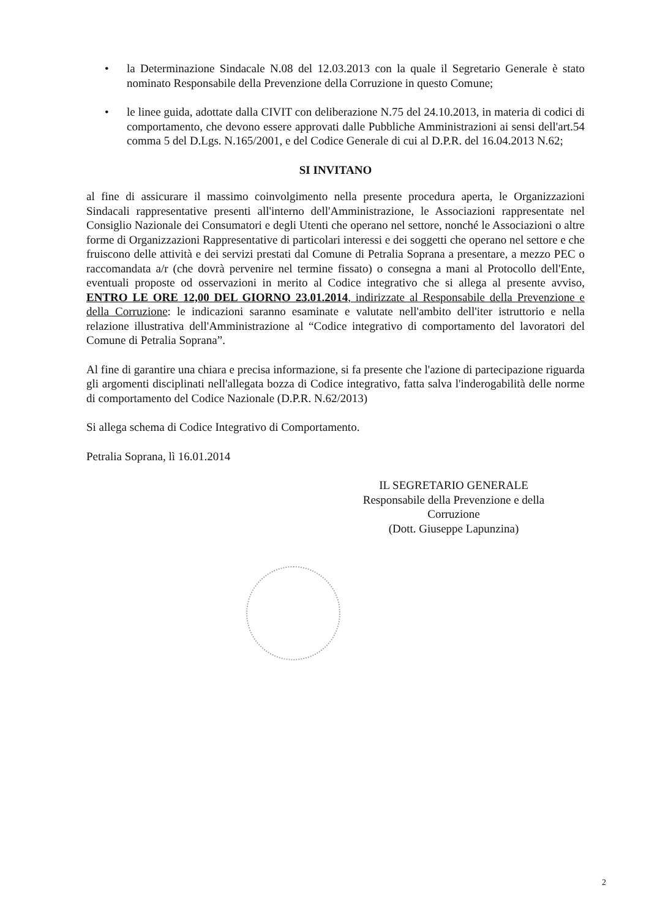• la Determinazione Sindacale N.08 del 12.03.2013 con la quale il Segretario Generale è stato nominato Responsabile della Prevenzione della Corruzione in questo Comune;
• le linee guida, adottate dalla CIVIT con deliberazione N.75 del 24.10.2013, in materia di codici di comportamento, che devono essere approvati dalle Pubbliche Amministrazioni ai sensi dell'art.54 comma 5 del D.Lgs. N.165/2001, e del Codice Generale di cui al D.P.R. del 16.04.2013 N.62;
SI INVITANO
al fine di assicurare il massimo coinvolgimento nella presente procedura aperta, le Organizzazioni Sindacali rappresentative presenti all'interno dell'Amministrazione, le Associazioni rappresentate nel Consiglio Nazionale dei Consumatori e degli Utenti che operano nel settore, nonché le Associazioni o altre forme di Organizzazioni Rappresentative di particolari interessi e dei soggetti che operano nel settore e che fruiscono delle attività e dei servizi prestati dal Comune di Petralia Soprana a presentare, a mezzo PEC o raccomandata a/r (che dovrà pervenire nel termine fissato) o consegna a mani al Protocollo dell'Ente, eventuali proposte od osservazioni in merito al Codice integrativo che si allega al presente avviso, ENTRO LE ORE 12,00 DEL GIORNO 23.01.2014, indirizzate al Responsabile della Prevenzione e della Corruzione: le indicazioni saranno esaminate e valutate nell'ambito dell'iter istruttorio e nella relazione illustrativa dell'Amministrazione al “Codice integrativo di comportamento del lavoratori del Comune di Petralia Soprana”.
Al fine di garantire una chiara e precisa informazione, si fa presente che l'azione di partecipazione riguarda gli argomenti disciplinati nell'allegata bozza di Codice integrativo, fatta salva l'inderogabilità delle norme di comportamento del Codice Nazionale (D.P.R. N.62/2013)
Si allega schema di Codice Integrativo di Comportamento.
Petralia Soprana, lì 16.01.2014
IL SEGRETARIO GENERALE
Responsabile della Prevenzione e della Corruzione
(Dott. Giuseppe Lapunzina)
2